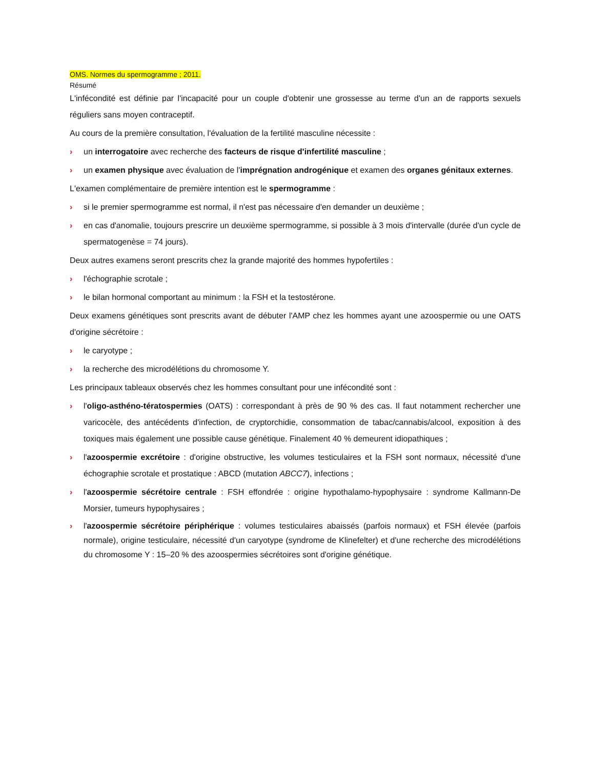OMS. Normes du spermogramme ; 2011.
Résumé
L'infécondité est définie par l'incapacité pour un couple d'obtenir une grossesse au terme d'un an de rapports sexuels réguliers sans moyen contraceptif.
Au cours de la première consultation, l'évaluation de la fertilité masculine nécessite :
› un interrogatoire avec recherche des facteurs de risque d'infertilité masculine ;
› un examen physique avec évaluation de l'imprégnation androgénique et examen des organes génitaux externes.
L'examen complémentaire de première intention est le spermogramme :
› si le premier spermogramme est normal, il n'est pas nécessaire d'en demander un deuxième ;
› en cas d'anomalie, toujours prescrire un deuxième spermogramme, si possible à 3 mois d'intervalle (durée d'un cycle de spermatogenèse = 74 jours).
Deux autres examens seront prescrits chez la grande majorité des hommes hypofertiles :
› l'échographie scrotale ;
› le bilan hormonal comportant au minimum : la FSH et la testostérone.
Deux examens génétiques sont prescrits avant de débuter l'AMP chez les hommes ayant une azoospermie ou une OATS d'origine sécrétoire :
› le caryotype ;
› la recherche des microdélétions du chromosome Y.
Les principaux tableaux observés chez les hommes consultant pour une infécondité sont :
› l'oligo-asthéno-tératospermies (OATS) : correspondant à près de 90 % des cas. Il faut notamment rechercher une varicocèle, des antécédents d'infection, de cryptorchidie, consommation de tabac/cannabis/alcool, exposition à des toxiques mais également une possible cause génétique. Finalement 40 % demeurent idiopathiques ;
› l'azoospermie excrétoire : d'origine obstructive, les volumes testiculaires et la FSH sont normaux, nécessité d'une échographie scrotale et prostatique : ABCD (mutation ABCC7), infections ;
› l'azoospermie sécrétoire centrale : FSH effondrée : origine hypothalamo-hypophysaire : syndrome Kallmann-De Morsier, tumeurs hypophysaires ;
› l'azoospermie sécrétoire périphérique : volumes testiculaires abaissés (parfois normaux) et FSH élevée (parfois normale), origine testiculaire, nécessité d'un caryotype (syndrome de Klinefelter) et d'une recherche des microdélétions du chromosome Y : 15–20 % des azoospermies sécrétoires sont d'origine génétique.